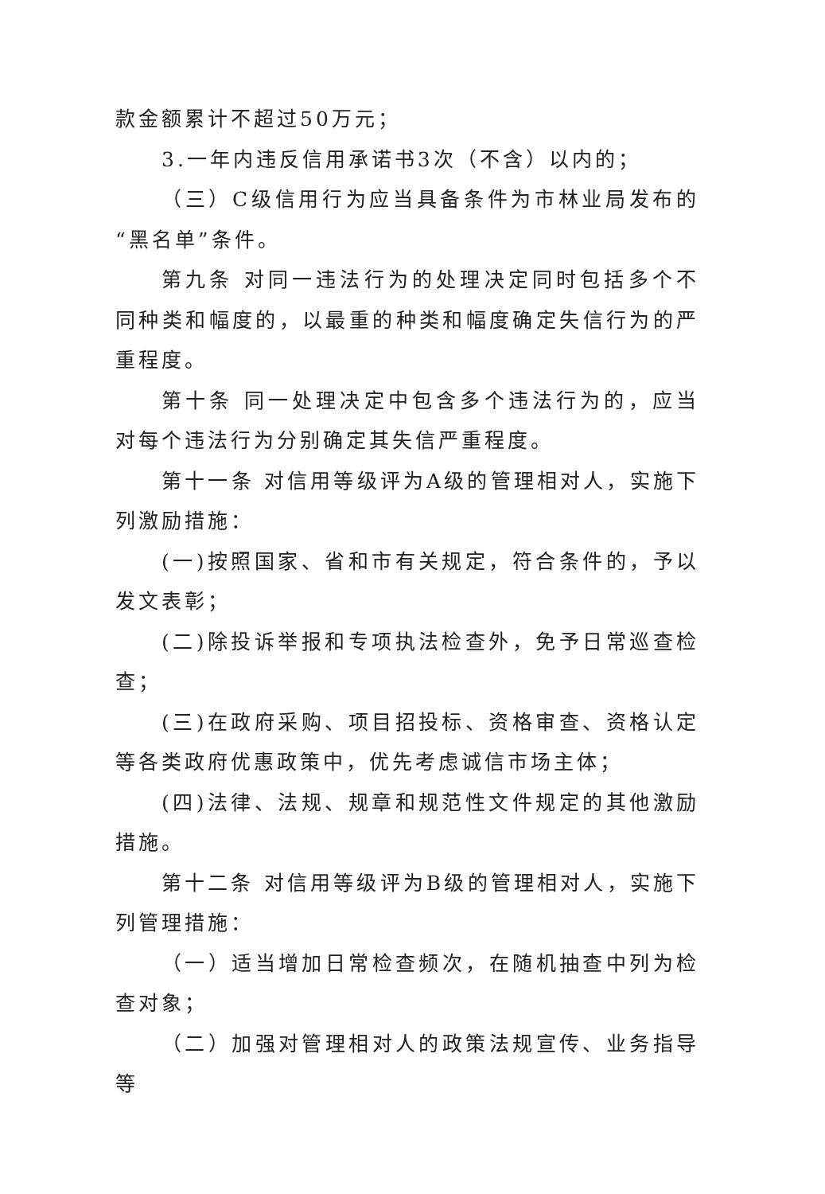款金额累计不超过50万元；
3.一年内违反信用承诺书3次（不含）以内的；
（三）C级信用行为应当具备条件为市林业局发布的“黑名单”条件。
第九条 对同一违法行为的处理决定同时包括多个不同种类和幅度的，以最重的种类和幅度确定失信行为的严重程度。
第十条 同一处理决定中包含多个违法行为的，应当对每个违法行为分别确定其失信严重程度。
第十一条 对信用等级评为A级的管理相对人，实施下列激励措施：
(一)按照国家、省和市有关规定，符合条件的，予以发文表彰；
(二)除投诉举报和专项执法检查外，免予日常巡查检查；
(三)在政府采购、项目招投标、资格审查、资格认定等各类政府优惠政策中，优先考虑诚信市场主体；
(四)法律、法规、规章和规范性文件规定的其他激励措施。
第十二条 对信用等级评为B级的管理相对人，实施下列管理措施：
（一）适当增加日常检查频次，在随机抽查中列为检查对象；
（二）加强对管理相对人的政策法规宣传、业务指导等